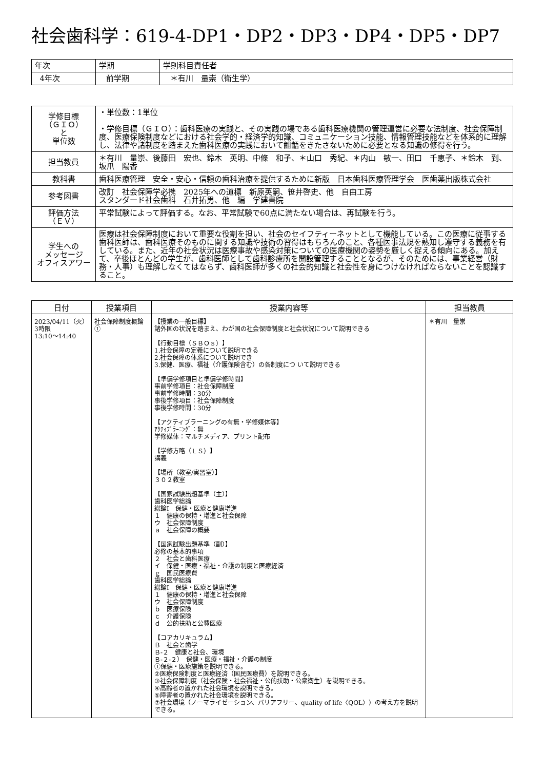社会歯科学：619-4-DP1・DP2・DP3・DP4・DP5・DP7
| 年次 | 学期 | 学則科目責任者 |
| 4年次 | 前学期 | ＊有川 量崇（衛生学） |
| 学修目標 （ＧＩＯ） と 単位数 | ・単位数：1単位 ・学修目標（ＧＩＯ）：歯科医療の実践と、その実践の場である歯科医療機関の管理運営に必要な法制度、社会保障制度、医療保険制度などにおける社会学的・経済学的知識、コミュニケーション技能、情報管理技能などを体系的に理解し、法律や諸制度を踏まえた歯科医療の実践において齟齬をきたさないために必要となる知識の修得を行う。 |
| 担当教員 | ＊有川 量崇、後藤田 宏也、鈴木 英明、中條 和子、＊山口 秀紀、＊内山 敏一、田口 千恵子、＊鈴木 到、坂爪 陽香 |
| 教科書 | 歯科医療管理 安全・安心・信頼の歯科治療を提供するために新版 日本歯科医療管理学会 医歯薬出版株式会社 |
| 参考図書 | 改訂 社会保障学必携 2025年への道標 新原英嗣、笹井啓史、他 自由工房 スタンダード社会歯科 石井拓男、他 編 学建書院 |
| 評価方法 （ＥＶ） | 平常試験によって評価する。なお、平常試験で60点に満たない場合は、再試験を行う。 |
| 学生への メッセージ オフィスアワー | 医療は社会保障制度において重要な役割を担い、社会のセイフティーネットとして機能している。この医療に従事する歯科医師は、歯科医療そのものに関する知識や技術の習得はもちろんのこと、各種医事法規を熟知し遵守する義務を有している。また、近年の社会状況は医療事故や感染対策についての医療機関の姿勢を厳しく捉える傾向にある。加えて、卒後ほとんどの学生が、歯科医師として歯科診療所を開設管理することとなるが、そのためには、事業経営（財務・人事）も理解しなくてはならず、歯科医師が多くの社会的知識と社会性を身につけなければならないことを認識すること。 |
| 日付 | 授業項目 | 授業内容等 | 担当教員 |
| --- | --- | --- | --- |
| 2023/04/11（火） 3時限 13:10～14:40 | 社会保障制度概論① | 【授業の一般目標】 諸外国の状況を踏まえ、わが国の社会保障制度と社会状況について説明できる 【行動目標（ＳＢＯｓ）】 1.社会保障の定義について説明できる 2.社会保障の体系について説明でき 3.保健、医療、福祉（介護保険含む）の各制度につ いて説明できる 【準備学修項目と準備学修時間】 事前学修項目：社会保障制度 事前学修時間：30分 事後学修項目：社会保障制度 事後学修時間：30分 【アクティブラーニングの有無・学修媒体等】 ｱｸﾃｨﾌﾞﾗｰﾆﾝｸﾞ：無 学修媒体：マルチメディア、プリント配布 【学修方略（ＬＳ）】 講義 【場所（教室/実習室）】 ３０２教室 【国家試験出題基準（主）】 歯科医学総論 総論Ⅰ 保健・医療と健康増進 １ 健康の保持・増進と社会保障 ウ 社会保障制度 ａ 社会保障の概要 【国家試験出題基準（副）】 必修の基本的事項 ２ 社会と歯科医療 イ 保健・医療・福祉・介護の制度と医療経済 ｇ 国民医療費 歯科医学総論 総論Ⅰ 保健・医療と健康増進 １ 健康の保持・増進と社会保障 ウ 社会保障制度 ｂ 医療保険 ｃ 介護保険 ｄ 公的扶助と公費医療 【コアカリキュラム】 Ｂ 社会と歯学 Ｂ-２ 健康と社会、環境 Ｂ-２-２） 保健・医療・福祉・介護の制度 ①保健・医療施策を説明できる。 ②医療保険制度と医療経済（国民医療費）を説明できる。 ③社会保障制度（社会保険・社会福祉・公的扶助・公衆衛生）を説明できる。 ④高齢者の置かれた社会環境を説明できる。 ⑤障害者の置かれた社会環境を説明できる。 ⑦社会環境（ノーマライゼーション、バリアフリー、quality of life〈QOL〉）の考え方を説明できる。 | ＊有川 量崇 |